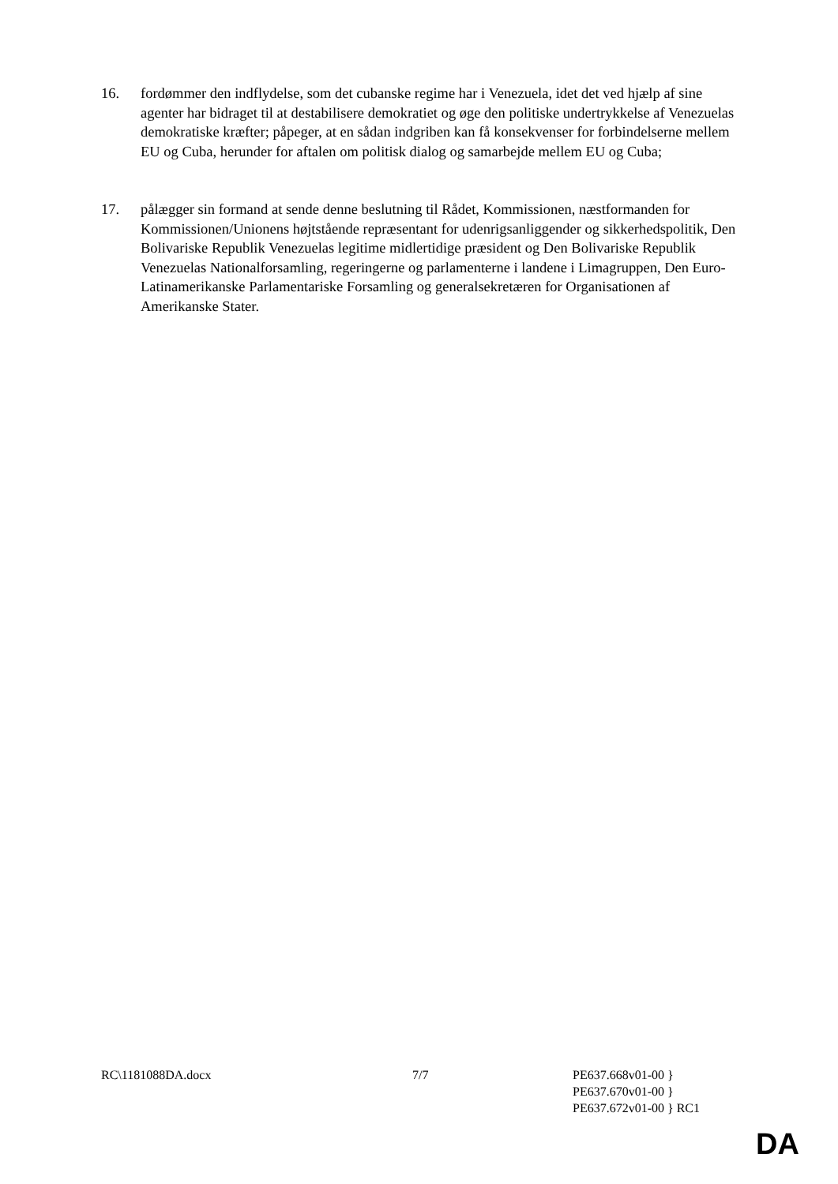16. fordømmer den indflydelse, som det cubanske regime har i Venezuela, idet det ved hjælp af sine agenter har bidraget til at destabilisere demokratiet og øge den politiske undertrykkelse af Venezuelas demokratiske kræfter; påpeger, at en sådan indgriben kan få konsekvenser for forbindelserne mellem EU og Cuba, herunder for aftalen om politisk dialog og samarbejde mellem EU og Cuba;
17. pålægger sin formand at sende denne beslutning til Rådet, Kommissionen, næstformanden for Kommissionen/Unionens højtstående repræsentant for udenrigsanliggender og sikkerhedspolitik, Den Bolivariske Republik Venezuelas legitime midlertidige præsident og Den Bolivariske Republik Venezuelas Nationalforsamling, regeringerne og parlamenterne i landene i Limagruppen, Den Euro-Latinamerikanske Parlamentariske Forsamling og generalsekretæren for Organisationen af Amerikanske Stater.
RC\1181088DA.docx 7/7 PE637.668v01-00 }
PE637.670v01-00 }
PE637.672v01-00 } RC1
DA